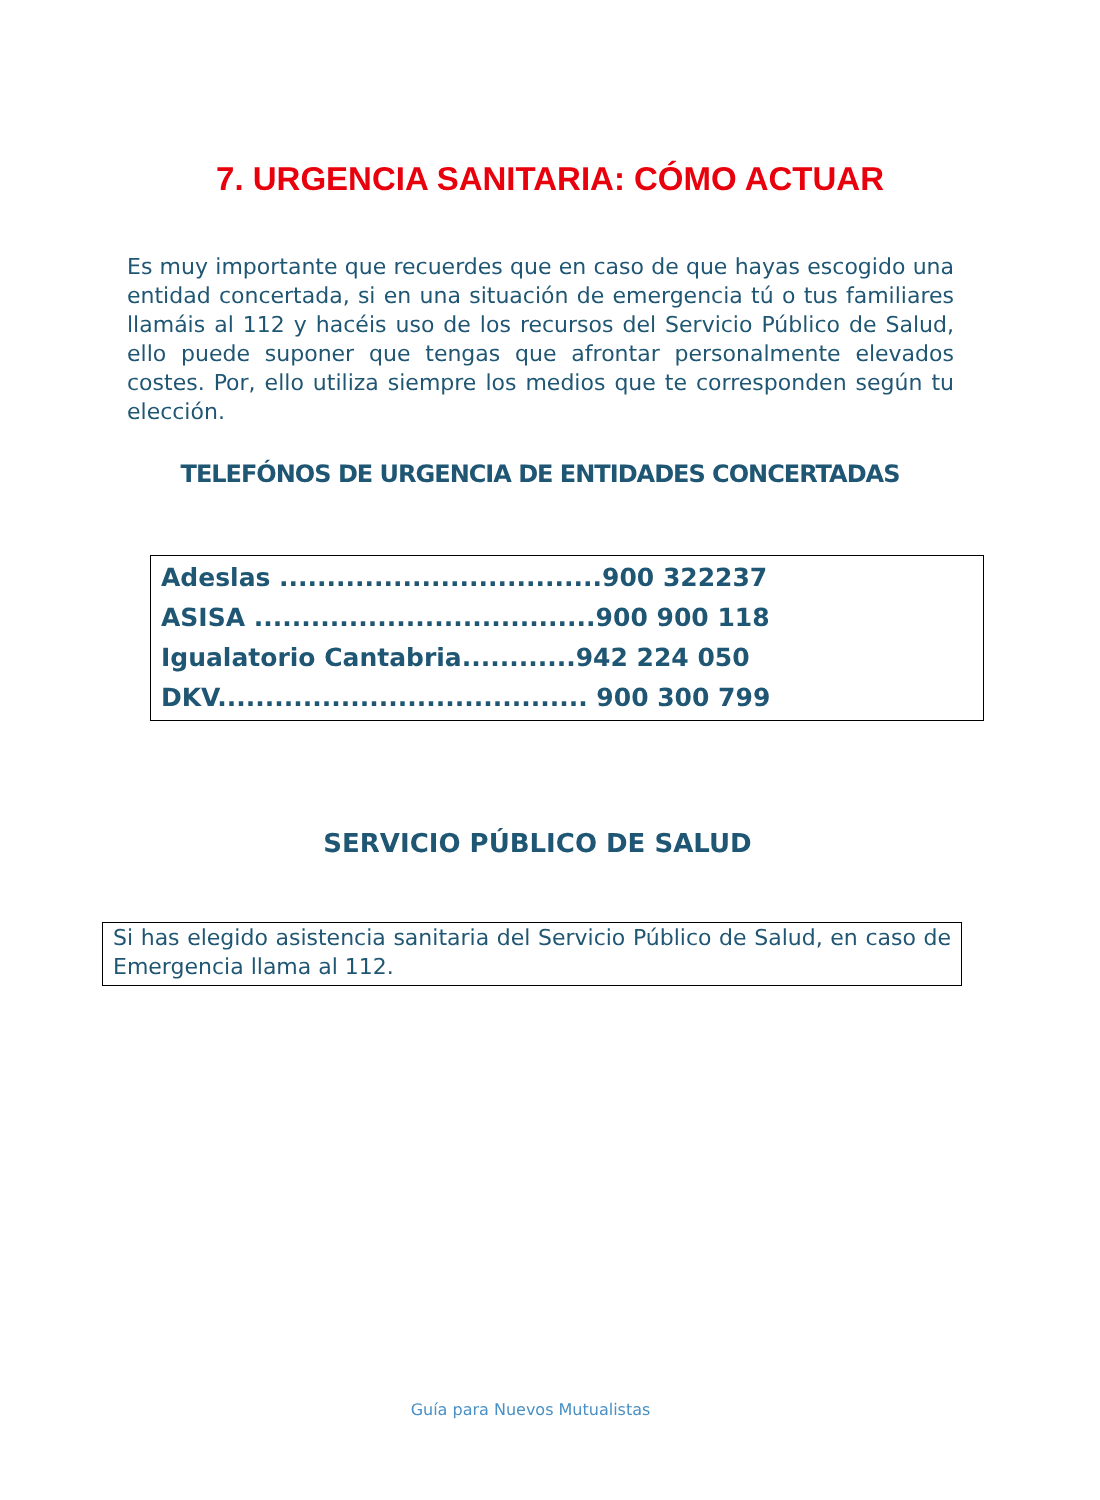7. URGENCIA SANITARIA: CÓMO ACTUAR
Es muy importante que recuerdes que en caso de que hayas escogido una entidad concertada, si en una situación de emergencia tú o tus familiares llamáis al 112 y hacéis uso de los recursos del Servicio Público de Salud, ello puede suponer que tengas que afrontar personalmente elevados costes. Por, ello utiliza siempre los medios que te corresponden según tu elección.
TELEFÓNOS DE URGENCIA DE ENTIDADES CONCERTADAS
Adeslas ..................................900 322237
ASISA ....................................900 900 118
Igualatorio Cantabria............942 224 050
DKV....................................... 900 300 799
SERVICIO PÚBLICO DE SALUD
Si has elegido asistencia sanitaria del Servicio Público de Salud, en caso de Emergencia llama al 112.
Guía para Nuevos Mutualistas